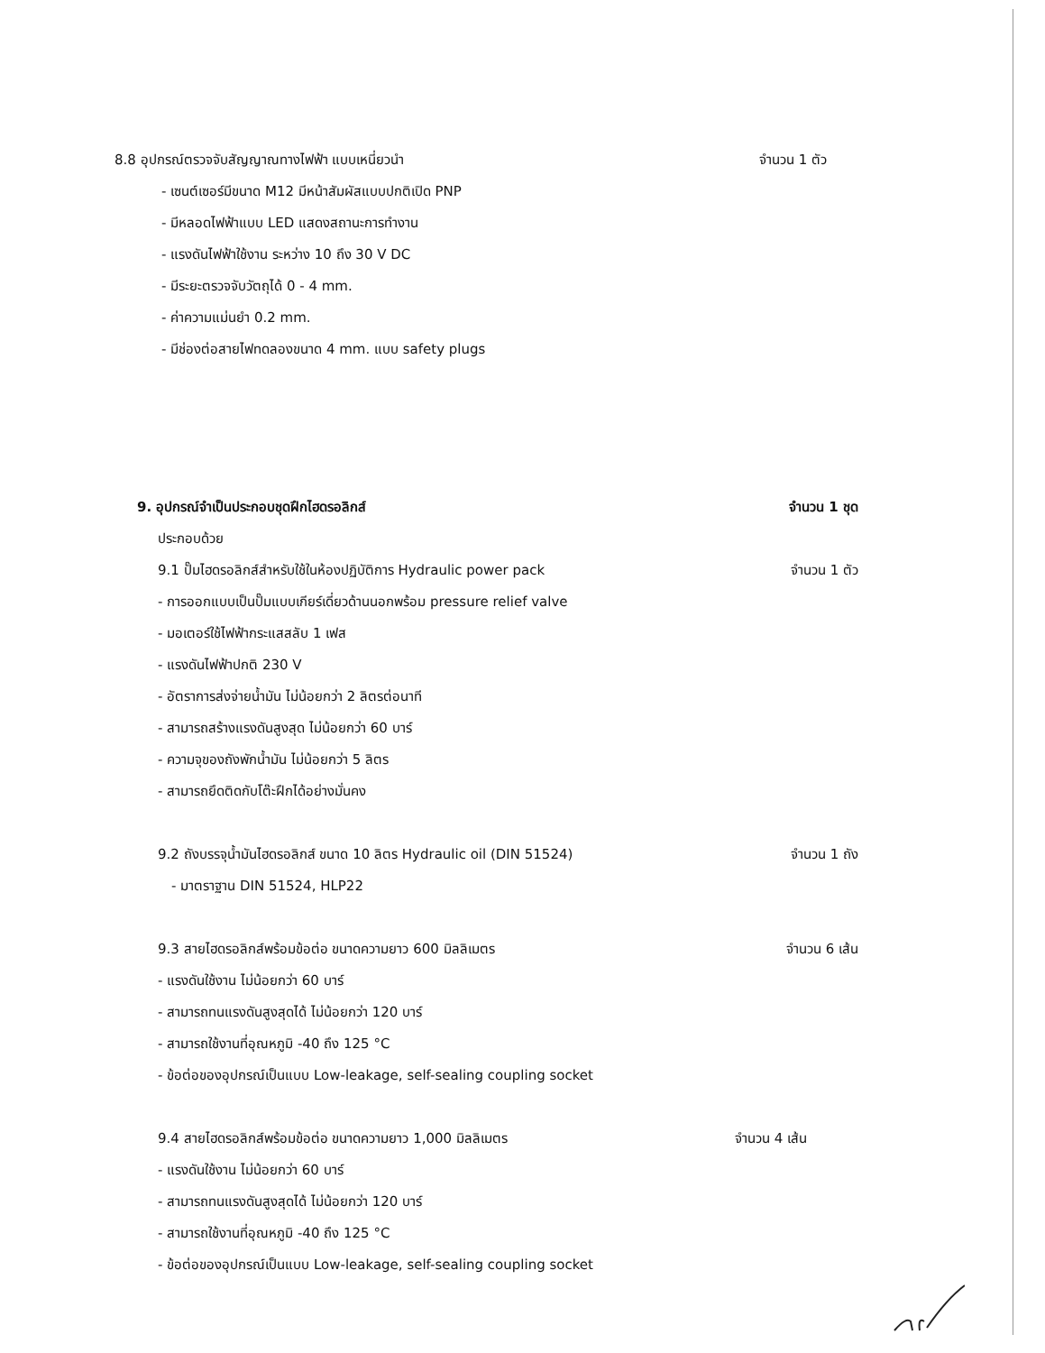8.8 อุปกรณ์ตรวจจับสัญญาณทางไฟฟ้า แบบเหนี่ยวนำ จำนวน 1 ตัว
- เซนต์เซอร์มีขนาด M12 มีหน้าสัมผัสแบบปกติเปิด PNP
- มีหลอดไฟฟ้าแบบ LED แสดงสถานะการทำงาน
- แรงดันไฟฟ้าใช้งาน ระหว่าง 10 ถึง 30 V DC
- มีระยะตรวจจับวัตถุได้ 0 - 4 mm.
- ค่าความแม่นยำ 0.2 mm.
- มีช่องต่อสายไฟทดลองขนาด 4 mm. แบบ safety plugs
9. อุปกรณ์จำเป็นประกอบชุดฝึกไฮดรอลิกส์ จำนวน 1 ชุด
ประกอบด้วย
9.1 ปั๊มไฮดรอลิกส์สำหรับใช้ในห้องปฏิบัติการ Hydraulic power pack จำนวน 1 ตัว
- การออกแบบเป็นปั๊มแบบเกียร์เดี่ยวด้านนอกพร้อม pressure relief valve
- มอเตอร์ใช้ไฟฟ้ากระแสสลับ 1 เฟส
- แรงดันไฟฟ้าปกติ 230 V
- อัตราการส่งจ่ายน้ำมัน ไม่น้อยกว่า 2 ลิตรต่อนาที
- สามารถสร้างแรงดันสูงสุด ไม่น้อยกว่า 60 บาร์
- ความจุของถังพักน้ำมัน ไม่น้อยกว่า 5 ลิตร
- สามารถยึดติดกับโต๊ะฝึกได้อย่างมั่นคง
9.2 ถังบรรจุน้ำมันไฮดรอลิกส์ ขนาด 10 ลิตร Hydraulic oil (DIN 51524) จำนวน 1 ถัง
- มาตราฐาน DIN 51524, HLP22
9.3 สายไฮดรอลิกส์พร้อมข้อต่อ ขนาดความยาว 600 มิลลิเมตร จำนวน 6 เส้น
- แรงดันใช้งาน ไม่น้อยกว่า 60 บาร์
- สามารถทนแรงดันสูงสุดได้ ไม่น้อยกว่า 120 บาร์
- สามารถใช้งานที่อุณหภูมิ -40 ถึง 125 °C
- ข้อต่อของอุปกรณ์เป็นแบบ Low-leakage, self-sealing coupling socket
9.4 สายไฮดรอลิกส์พร้อมข้อต่อ ขนาดความยาว 1,000 มิลลิเมตร จำนวน 4 เส้น
- แรงดันใช้งาน ไม่น้อยกว่า 60 บาร์
- สามารถทนแรงดันสูงสุดได้ ไม่น้อยกว่า 120 บาร์
- สามารถใช้งานที่อุณหภูมิ -40 ถึง 125 °C
- ข้อต่อของอุปกรณ์เป็นแบบ Low-leakage, self-sealing coupling socket